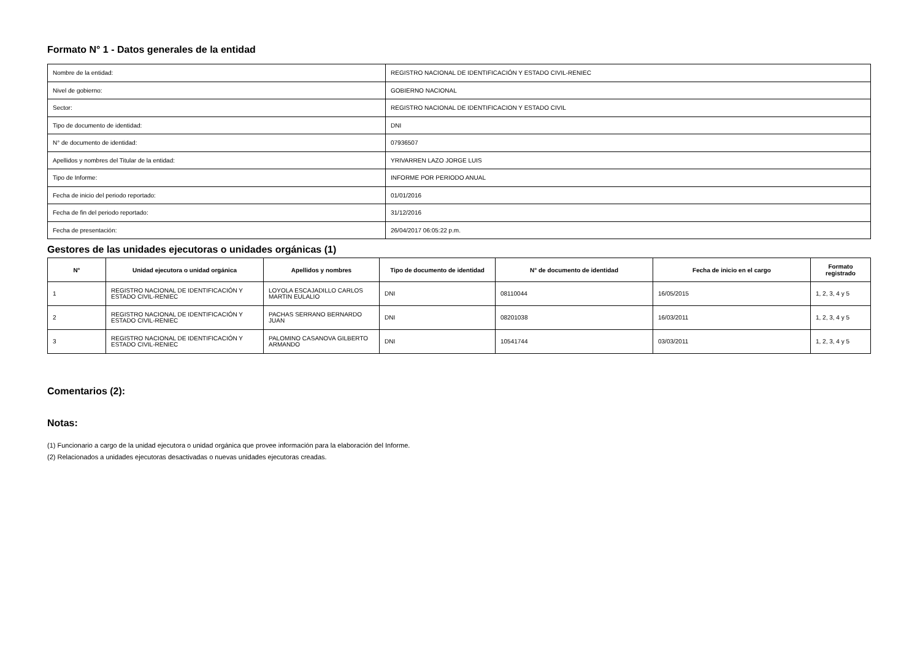Formato N° 1 - Datos generales de la entidad
| Nombre de la entidad: | REGISTRO NACIONAL DE IDENTIFICACIÓN Y ESTADO CIVIL-RENIEC |
| Nivel de gobierno: | GOBIERNO NACIONAL |
| Sector: | REGISTRO NACIONAL DE IDENTIFICACION Y ESTADO CIVIL |
| Tipo de documento de identidad: | DNI |
| N° de documento de identidad: | 07936507 |
| Apellidos y nombres del Titular de la entidad: | YRIVARREN LAZO JORGE LUIS |
| Tipo de Informe: | INFORME POR PERIODO ANUAL |
| Fecha de inicio del periodo reportado: | 01/01/2016 |
| Fecha de fin del periodo reportado: | 31/12/2016 |
| Fecha de presentación: | 26/04/2017 06:05:22 p.m. |
Gestores de las unidades ejecutoras o unidades orgánicas (1)
| N° | Unidad ejecutora o unidad orgánica | Apellidos y nombres | Tipo de documento de identidad | N° de documento de identidad | Fecha de inicio en el cargo | Formato registrado |
| --- | --- | --- | --- | --- | --- | --- |
| 1 | REGISTRO NACIONAL DE IDENTIFICACIÓN Y ESTADO CIVIL-RENIEC | LOYOLA ESCAJADILLO CARLOS MARTIN EULALIO | DNI | 08110044 | 16/05/2015 | 1, 2, 3, 4 y 5 |
| 2 | REGISTRO NACIONAL DE IDENTIFICACIÓN Y ESTADO CIVIL-RENIEC | PACHAS SERRANO BERNARDO JUAN | DNI | 08201038 | 16/03/2011 | 1, 2, 3, 4 y 5 |
| 3 | REGISTRO NACIONAL DE IDENTIFICACIÓN Y ESTADO CIVIL-RENIEC | PALOMINO CASANOVA GILBERTO ARMANDO | DNI | 10541744 | 03/03/2011 | 1, 2, 3, 4 y 5 |
Comentarios (2):
Notas:
(1) Funcionario a cargo de la unidad ejecutora o unidad orgánica que provee información para la elaboración del Informe.
(2) Relacionados a unidades ejecutoras desactivadas o nuevas unidades ejecutoras creadas.